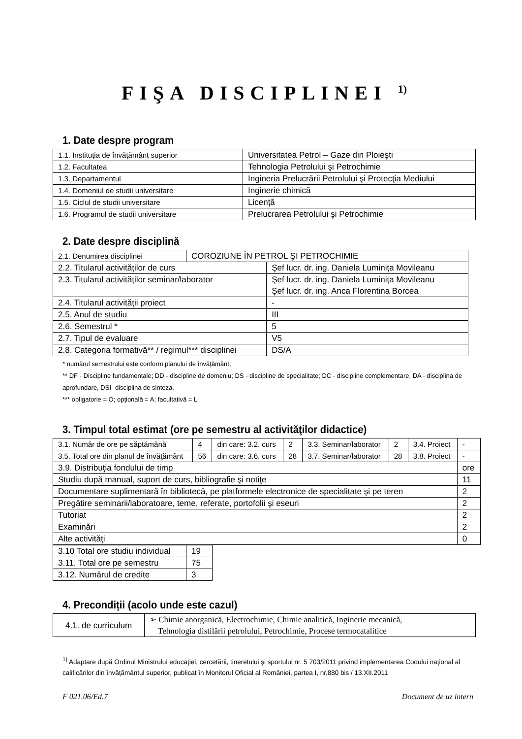FIŞA DISCIPLINEI <sup>1)</sup>
1. Date despre program
| 1.1. Instituţia de învăţământ superior | Universitatea Petrol – Gaze din Ploieşti |
| 1.2. Facultatea | Tehnologia Petrolului şi Petrochimie |
| 1.3. Departamentul | Ingineria Prelucrării Petrolului şi Protecţia Mediului |
| 1.4. Domeniul de studii universitare | Inginerie chimică |
| 1.5. Ciclul de studii universitare | Licenţă |
| 1.6. Programul de studii universitare | Prelucrarea Petrolului şi Petrochimie |
2. Date despre disciplină
| 2.1. Denumirea disciplinei | COROZIUNE ÎN PETROL ŞI PETROCHIMIE | |
| 2.2. Titularul activităţilor de curs | | Şef lucr. dr. ing. Daniela Luminiţa Movileanu |
| 2.3. Titularul activităţilor seminar/laborator | | Şef lucr. dr. ing. Daniela Luminiţa Movileanu Şef lucr. dr. ing. Anca Florentina Borcea |
| 2.4. Titularul activităţii proiect | | - |
| 2.5. Anul de studiu | | III |
| 2.6. Semestrul * | | 5 |
| 2.7. Tipul de evaluare | | V5 |
| 2.8. Categoria formativă** / regimul*** disciplinei | | DS/A |
* numărul semestrului este conform planului de învăţământ;
** DF - Discipline fundamentale; DD - discipline de domeniu; DS - discipline de specialitate; DC - discipline complementare, DA - disciplina de aprofundare, DSI- disciplina de sinteza.
*** obligatorie = O; opţională = A; facultativă = L
3. Timpul total estimat (ore pe semestru al activităţilor didactice)
| 3.1. Număr de ore pe săptămână | 4 | din care: 3.2. curs | 2 | 3.3. Seminar/laborator | 2 | 3.4. Proiect | - |
| 3.5. Total ore din planul de învăţământ | 56 | din care: 3.6. curs | 28 | 3.7. Seminar/laborator | 28 | 3.8. Proiect | - |
| 3.9. Distribuţia fondului de timp | | | | | | | ore |
| Studiu după manual, suport de curs, bibliografie şi notiţe | | | | | | | 11 |
| Documentare suplimentară în bibliotecă, pe platformele electronice de specialitate şi pe teren | | | | | | | 2 |
| Pregătire seminarii/laboratoare, teme, referate, portofolii şi eseuri | | | | | | | 2 |
| Tutoriat | | | | | | | 2 |
| Examinări | | | | | | | 2 |
| Alte activităţi | | | | | | | 0 |
| 3.10 Total ore studiu individual | 19 |
| 3.11. Total ore pe semestru | 75 |
| 3.12. Numărul de credite | 3 |
4. Precondiţii (acolo unde este cazul)
| 4.1. de curriculum | ➢ Chimie anorganică, Electrochimie, Chimie analitică, Inginerie mecanică, Tehnologia distilării petrolului, Petrochimie, Procese termocatalitice |
<sup>1)</sup> Adaptare după Ordinul Ministrului educaţiei, cercetării, tineretului şi sportului nr. 5 703/2011 privind implementarea Codului naţional al calificărilor din învăţământul superior, publicat în Monitorul Oficial al României, partea I, nr.880 bis / 13.XII.2011
F 021.06/Ed.7 Document de uz intern